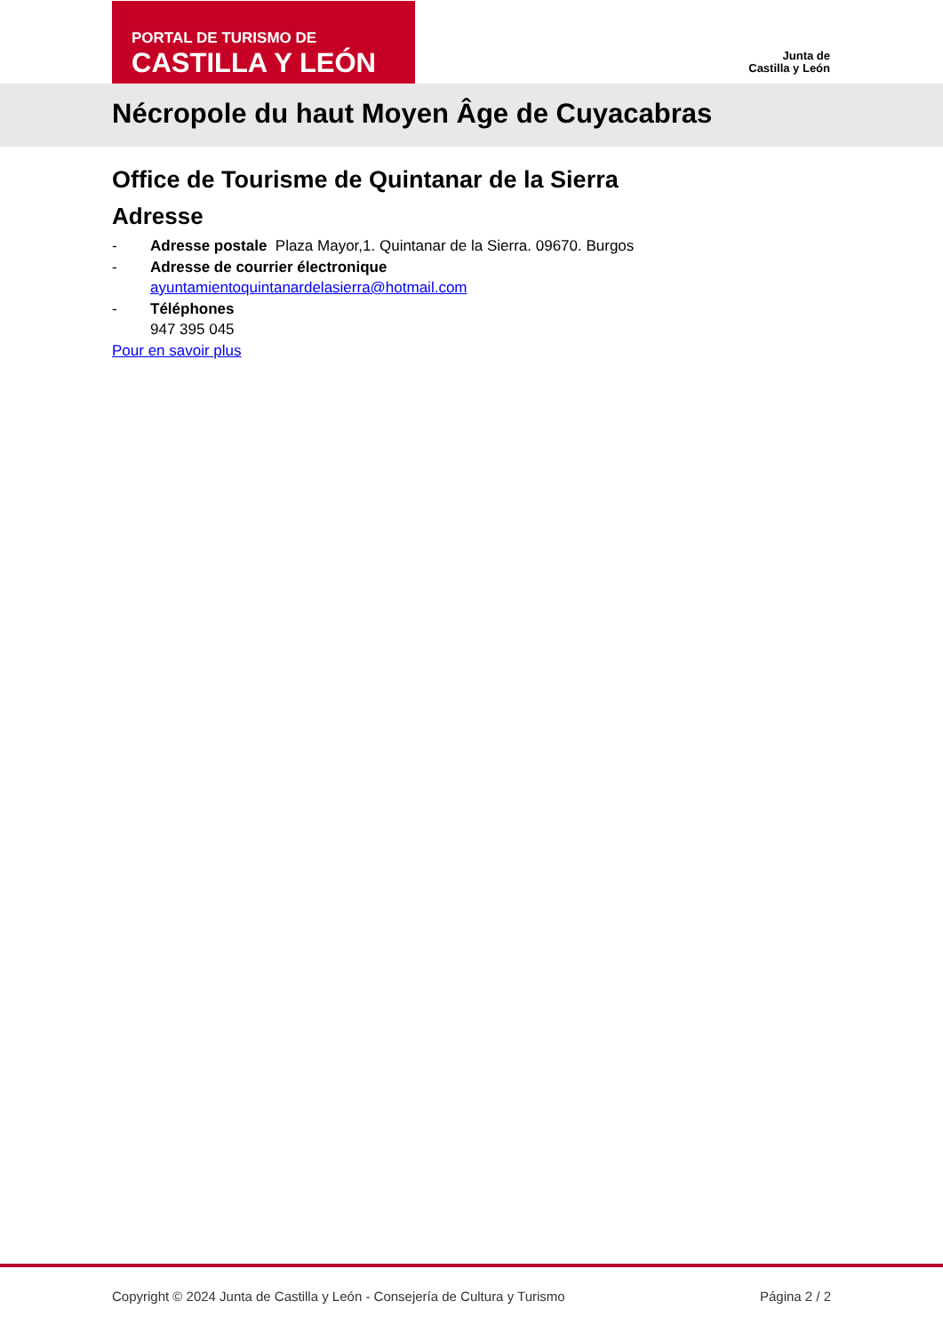PORTAL DE TURISMO DE
CASTILLA Y LEÓN
Junta de
Castilla y León
Nécropole du haut Moyen Âge de Cuyacabras
Office de Tourisme de Quintanar de la Sierra
Adresse
- Adresse postale Plaza Mayor,1. Quintanar de la Sierra. 09670. Burgos
- Adresse de courrier électronique
ayuntamientoquintanardelasierra@hotmail.com
- Téléphones
947 395 045
Pour en savoir plus
Copyright © 2024 Junta de Castilla y León - Consejería de Cultura y Turismo Página 2 / 2